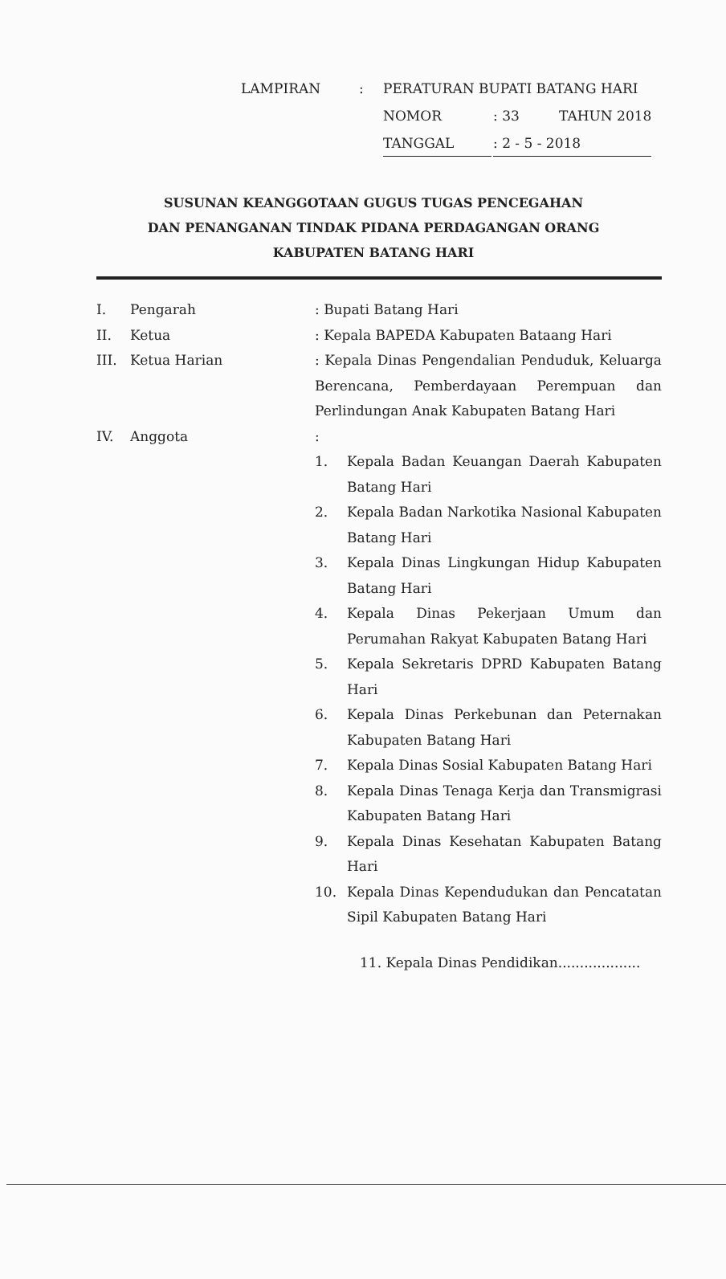| LAMPIRAN | : | PERATURAN BUPATI BATANG HARI | | |
| | | NOMOR | : 33 | TAHUN 2018 |
| | | TANGGAL | : 2 - 5 - 2018 | |
SUSUNAN KEANGGOTAAN GUGUS TUGAS PENCEGAHAN
DAN PENANGANAN TINDAK PIDANA PERDAGANGAN ORANG
KABUPATEN BATANG HARI
I. Pengarah: Bupati Batang Hari
II. Ketua: Kepala BAPEDA Kabupaten Bataang Hari
III. Ketua Harian: Kepala Dinas Pengendalian Penduduk, Keluarga Berencana, Pemberdayaan Perempuan dan Perlindungan Anak Kabupaten Batang Hari
IV. Anggota:
1. Kepala Badan Keuangan Daerah Kabupaten Batang Hari
2. Kepala Badan Narkotika Nasional Kabupaten Batang Hari
3. Kepala Dinas Lingkungan Hidup Kabupaten Batang Hari
4. Kepala Dinas Pekerjaan Umum dan Perumahan Rakyat Kabupaten Batang Hari
5. Kepala Sekretaris DPRD Kabupaten Batang Hari
6. Kepala Dinas Perkebunan dan Peternakan Kabupaten Batang Hari
7. Kepala Dinas Sosial Kabupaten Batang Hari
8. Kepala Dinas Tenaga Kerja dan Transmigrasi Kabupaten Batang Hari
9. Kepala Dinas Kesehatan Kabupaten Batang Hari
10. Kepala Dinas Kependudukan dan Pencatatan Sipil Kabupaten Batang Hari
11. Kepala Dinas Pendidikan...................